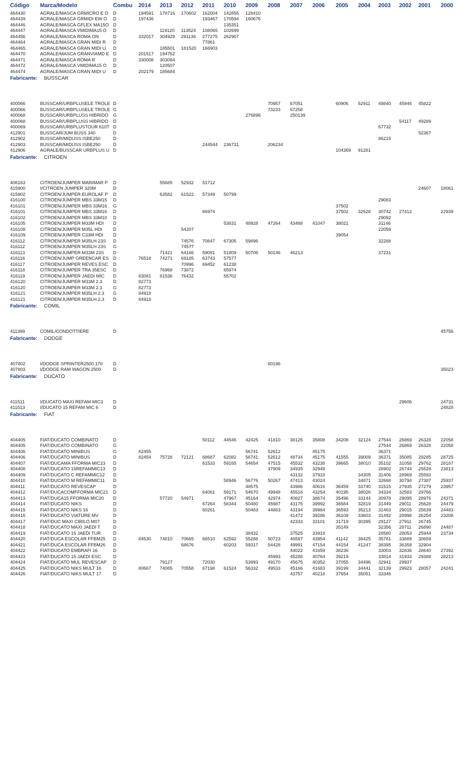| Código | Marca/Modelo | Combu | 2014 | 2013 | 2012 | 2011 | 2010 | 2009 | 2008 | 2007 | 2006 | 2005 | 2004 | 2003 | 2002 | 2001 | 2000 |
| --- | --- | --- | --- | --- | --- | --- | --- | --- | --- | --- | --- | --- | --- | --- | --- | --- | --- |
| 464430 | AGRALE/MASCA GRMICRO E O | D | 194591 | 178716 | 170602 | 162004 | 142855 | 128410 | | | | | | | | | |
| 464439 | AGRALE/MASCA GRMIDI EW O | D | 197436 | | | 193467 | 170594 | 160676 | | | | | | | | | |
| 464446 | AGRALE/MASCA GFLEX MA15O | D | | | | | 135351 | | | | | | | | | | |
| 464447 | AGRALE/MASCA VMIDIMA15 O | D | | 119120 | 113524 | 108065 | 102699 | | | | | | | | | | |
| 464456 | AGRALE/MASCA ROMA ON | D | 332017 | 304929 | 291136 | 277275 | 262907 | | | | | | | | | | |
| 464464 | AGRALE/MASCA GRAN MIDI R | D | | | | 77861 | | | | | | | | | | | |
| 464465 | AGRALE/MASCA GRAN MIDI U | D | | 185501 | 181520 | 166903 | | | | | | | | | | | |
| 464470 | AGRALE/MASCA GRANVIAMD E | D | 201517 | 194762 | | | | | | | | | | | | | |
| 464471 | AGRALE/MASCA ROMA R | D | 330008 | 303084 | | | | | | | | | | | | | |
| 464472 | AGRALE/MASCA VMIDIMA15 O | D | | 120507 | | | | | | | | | | | | | |
| 464474 | AGRALE/MASCA GRAN MIDI U | D | 202179 | 185684 | | | | | | | | | | | | | |
| Fabricante: BUSSCAR | | | | | | | | | | | | | | | | | |
| 400066 | BUSSCAR/URBPLUSELE TROLE | D | | | | | | | 70957 | 67051 | | 60906 | 52911 | 49840 | 45946 | 45822 | |
| 400066 | BUSSCAR/URBPLUSELE TROLE | G | | | | | | | 73233 | 67258 | | | | | | | |
| 400068 | BUSSCAR/URBPLUSS HIBRIDO | G | | | | | | 276896 | | 250139 | | | | | | | |
| 400068 | BUSSCAR/URBPLUSS HIBRIDO | D | | | | | | | | | | | | | 54117 | 49289 | |
| 400069 | BUSSCAR/URBPLUSTOUR 610T | D | | | | | | | | | | | | 67732 | | | |
| 412901 | BUSSCAR/JUM BUSS 340 | D | | | | | | | | | | | | | | 52367 | |
| 412902 | BUSSCAR/MIDUSS ISBE250 | D | | | | | | | | | | | | 86215 | | | |
| 412903 | BUSSCAR/MIDUSS ISBE250 | D | | | | 244544 | 236731 | | 206234 | | | | | | | | |
| 412906 | AGRALE/BUSSCAR URBPLUS U | D | | | | | | | | | | 104369 | 91281 | | | | |
| Fabricante: CITROEN | | | | | | | | | | | | | | | | | |
| 406163 | CITROEN/JUMPER MARIMAR P | D | | 55685 | 52932 | 51712 | | | | | | | | | | | |
| 415900 | I/CITROEN JUMPER 320M | D | | | | | | | | | | | | | | 24607 | 18061 |
| 415902 | CITROEN/JUMPER EUROLAF P | D | | 63582 | 61522 | 57349 | 50799 | | | | | | | | | | |
| 416100 | CITROEN/JUMPER MBS 33M15 | D | | | | | | | | | | | | 29083 | | | |
| 416101 | CITROEN/JUMPER MBS 33M16 | G | | | | | | | | | | 37502 | | | | | |
| 416101 | CITROEN/JUMPER MBS 33M16 | D | | | | 66974 | | | | | | 37502 | 32528 | 30742 | 27412 | | 22939 |
| 416102 | CITROEN/JUMPER MBS 33M10 | D | | | | | | | | | | | | 29092 | | | |
| 416105 | CITROEN/JUMPER M33M HDI | D | | | | | 53831 | 48928 | 47264 | 43488 | 41047 | 38021 | | 31146 | | | |
| 416108 | CITROEN/JUMPER M35L HDI | D | | | 54207 | | | | | | | | | 22059 | | | |
| 416109 | CITROEN/JUMPER C33M HDI | D | | | | | | | | | | 39054 | | | | | |
| 416112 | CITROEN/JUMPER M35LH 23S | D | | | 74576 | 70847 | 67305 | 59896 | | | | | | 32288 | | | |
| 416112 | CITROEN/JUMPER M35LH 23S | G | | | 74577 | | | | | | | | | | | | |
| 416113 | CITROEN/JUMPER M33M 23S | D | | 71421 | 64166 | 59091 | 51809 | 50706 | 50146 | 46213 | | | | 37231 | | | |
| 416116 | CITROEN/JUMP GREENCAR ES | D | 76518 | 74271 | 69185 | 63743 | 57577 | | | | | | | | | | |
| 416117 | CITROEN/JUMPER REVES ESC | D | | | 70996 | 69452 | 61238 | | | | | | | | | | |
| 416118 | CITROEN/JUMPER TRA 35ESC | D | | 76968 | 73872 | | 65974 | | | | | | | | | | |
| 416119 | CITROEN/JUMPER JAEDI MIC | D | 83081 | 81536 | 76432 | | 55702 | | | | | | | | | | |
| 416120 | CITROEN/JUMPER M33M 2.3 | D | 82773 | | | | | | | | | | | | | | |
| 416120 | CITROEN/JUMPER M33M 2.3 | G | 82773 | | | | | | | | | | | | | | |
| 416121 | CITROEN/JUMPER M35LH 2.3 | G | 84918 | | | | | | | | | | | | | | |
| 416121 | CITROEN/JUMPER M35LH 2.3 | D | 84918 | | | | | | | | | | | | | | |
| Fabricante: COMIL | | | | | | | | | | | | | | | | | |
| 411399 | COMIL/CONDOTTIERE | D | | | | | | | | | | | | | | | 45756 |
| Fabricante: DODGE | | | | | | | | | | | | | | | | | |
| 407802 | I/DODGE SPRINTER2500 170 | D | | | | | | | 60196 | | | | | | | | |
| 407803 | I/DODGE RAM WAGON 2500 | D | | | | | | | | | | | | | | | 35023 |
| Fabricante: DUCATO | | | | | | | | | | | | | | | | | |
| 411511 | I/DUCATO MAXI REFAM MIC3 | D | | | | | | | | | | | | | 29606 | | 24731 |
| 411513 | I/DUCATO 15 REFAM MIC 6 | D | | | | | | | | | | | | | | | 24828 |
| Fabricante: FIAT | | | | | | | | | | | | | | | | | |
| 404405 | FIAT/DUCATO COMBINATO | D | | | | 50112 | 44546 | 42425 | 41810 | 38125 | 35808 | 34208 | 32124 | 27544 | 26869 | 26328 | 22058 |
| 404405 | FIAT/DUCATO COMBINATO | G | | | | | | | | | | | | 27544 | 26869 | 26328 | 22058 |
| 404406 | FIAT/DUCATO MINIBUS | G | 82455 | | | | | 56741 | 52612 | | 45175 | | | 36371 | | | |
| 404406 | FIAT/DUCATO MINIBUS | D | 82454 | 75728 | 72121 | 68687 | 62082 | 56741 | 52612 | 48734 | 45175 | 41555 | 39009 | 36371 | 35085 | 29285 | 28725 |
| 404407 | FIAT/DUCAMA FFORMA MIC23 | D | | | | 61533 | 59165 | 54654 | 47515 | 45532 | 43238 | 39665 | 38010 | 35102 | 31058 | 29762 | 28187 |
| 404408 | FIAT/DUCATO 15REFAMMIC13 | D | | | | | | | 37909 | 34935 | 32949 | | | 28902 | 26744 | 25528 | 23813 |
| 404409 | FIAT/DUCATO C REFAMMIC12 | D | | | | | | | | 43132 | 37918 | | 34305 | 31406 | 28969 | 25593 | |
| 404410 | FIAT/DUCATO M REFAMMIC11 | D | | | | | 58946 | 56776 | 50267 | 47413 | 43024 | | 34871 | 32668 | 30794 | 27387 | 25937 |
| 404411 | FIAT/DUCATO REVESCAP | D | | | | | | 48575 | | 43986 | 40616 | 36459 | 33740 | 31515 | 27935 | 27279 | 23957 |
| 404412 | FIAT/DUCACOMFFORMA MIC21 | D | | | | 64061 | 59171 | 54670 | 49948 | 45516 | 43254 | 40195 | 38026 | 34334 | 32583 | 29766 | |
| 404413 | FIAT/DUCA15 FFORMA MIC20 | D | | 57720 | 54971 | | 47967 | 45164 | 42974 | 40827 | 38674 | 35496 | 33144 | 30978 | 29095 | 28976 | 24371 |
| 404414 | FIAT/DUCATO NIKS | D | | | | 67264 | 58344 | 50480 | 45987 | 43175 | 39992 | 36584 | 32819 | 31449 | 29011 | 25628 | 24479 |
| 404415 | FIAT/DUCATO NIKS 16 | D | | | | 60261 | | 50483 | 44883 | 43194 | 39984 | 36593 | 35213 | 31463 | 29015 | 25639 | 24483 |
| 404416 | FIAT/DUCATO VIATURE MV | D | | | | | | | | 41472 | 39286 | 36109 | 33603 | 31492 | 28998 | 26254 | 23208 |
| 404417 | FIAT/DUC MAXI CIRILO M07 | D | | | | | | | | 42333 | 33101 | 31719 | 30395 | 29127 | 27911 | 26745 | |
| 404418 | FIAT/DUCATO MAXI JAEDI T | D | | | | | | | | | | 35149 | | 32356 | 28711 | 26890 | 24487 |
| 404419 | FIAT/DUCATO 15 JAEDI TUR | D | | | | | | 38432 | | 37525 | 33918 | | | 28580 | 28053 | 25944 | 23734 |
| 404420 | FIAT/DUCA ESCOLAR FFBM25 | D | 84530 | 74810 | 70665 | 66510 | 62592 | 55288 | 50723 | 46597 | 43954 | 41142 | 38425 | 35781 | 33889 | 30659 | |
| 404421 | FIAT/DUCA ESCOLAR FFBM26 | D | | | 68676 | | 60203 | 59317 | 54428 | 49991 | 47154 | 44154 | 41247 | 38395 | 36359 | 32904 | |
| 404422 | FIAT/DUCATO EMBRAFI 16 | D | | | | | | | | 44022 | 41659 | 38236 | | 33003 | 32836 | 28640 | 27392 |
| 404423 | FIAT/DUCATO 15 JAEDI ESC | D | | | | | | | 45993 | 45288 | 40764 | 39219 | | 33814 | 31933 | 29388 | 28213 |
| 404424 | FIAT/DUCATO MUL REVESCAP | D | | 79127 | | 72030 | | 53993 | 49170 | 45675 | 40352 | 37055 | 34496 | 32941 | 29937 | | |
| 404425 | FIAT/DUCATO NIKS MULT 16 | D | 80667 | 74085 | 70558 | 67198 | 61524 | 56332 | 49533 | 45166 | 41683 | 39199 | 34441 | 32139 | 29923 | 28057 | 24241 |
| 404426 | FIAT/DUCATO NIKS MULT 17 | D | | | | | | | | 43757 | 40218 | 37654 | 35051 | 33346 | | | |